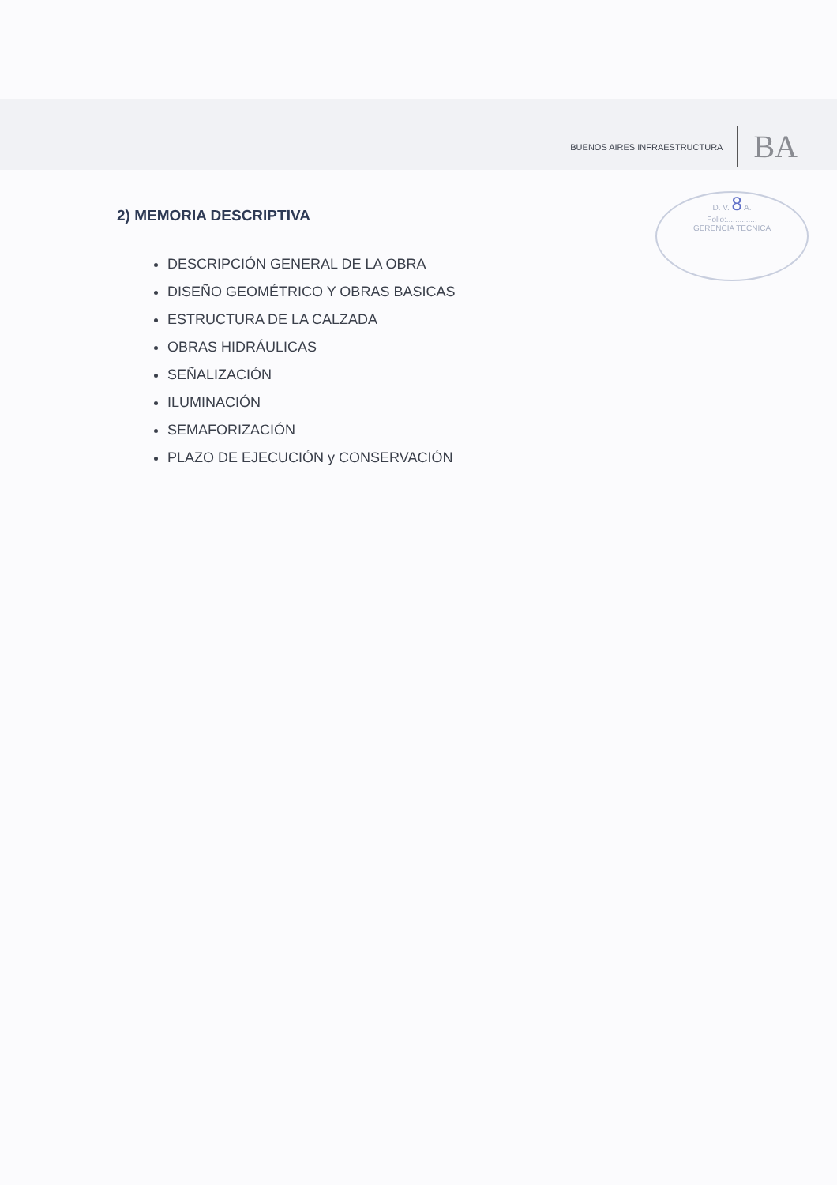BUENOS AIRES INFRAESTRUCTURA BA
D. V. 8 A.
Folio:..............
GERENCIA TECNICA
2) MEMORIA DESCRIPTIVA
DESCRIPCIÓN GENERAL DE LA OBRA
DISEÑO GEOMÉTRICO Y OBRAS BASICAS
ESTRUCTURA DE LA CALZADA
OBRAS HIDRÁULICAS
SEÑALIZACIÓN
ILUMINACIÓN
SEMAFORIZACIÓN
PLAZO DE EJECUCIÓN y CONSERVACIÓN